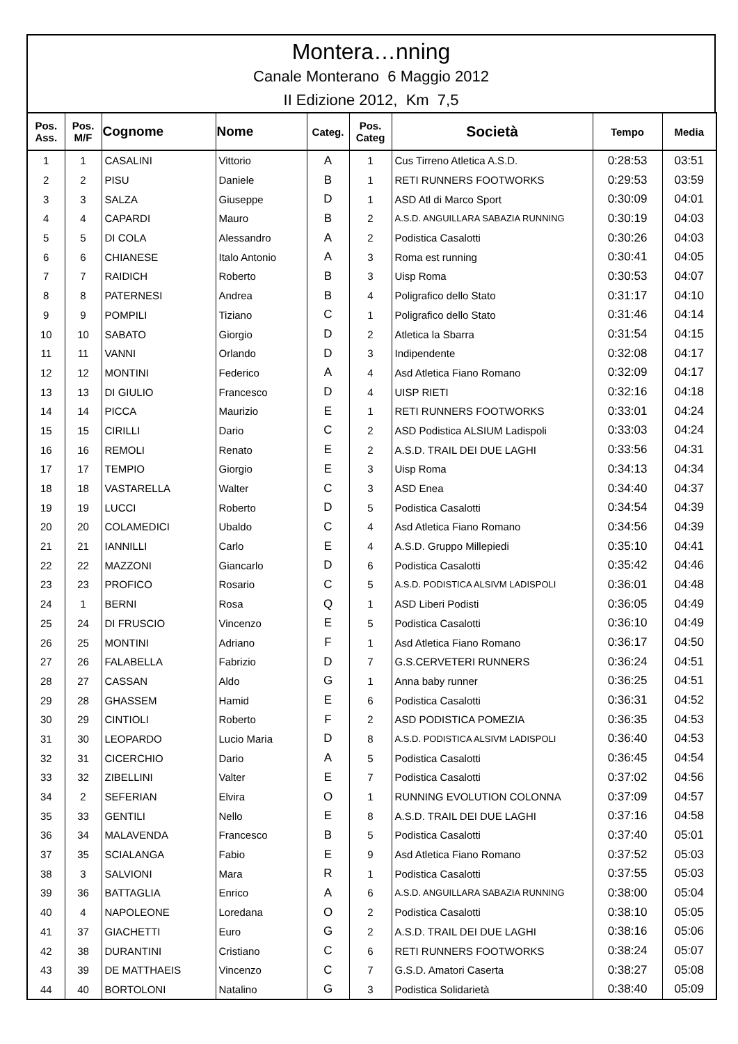Montera…nning
Canale Monterano 6 Maggio 2012
II Edizione 2012, Km 7,5
| Pos. Ass. | Pos. M/F | Cognome | Nome | Categ. | Pos. Categ | Società | Tempo | Media |
| --- | --- | --- | --- | --- | --- | --- | --- | --- |
| 1 | 1 | CASALINI | Vittorio | A | 1 | Cus Tirreno Atletica A.S.D. | 0:28:53 | 03:51 |
| 2 | 2 | PISU | Daniele | B | 1 | RETI RUNNERS FOOTWORKS | 0:29:53 | 03:59 |
| 3 | 3 | SALZA | Giuseppe | D | 1 | ASD Atl di Marco Sport | 0:30:09 | 04:01 |
| 4 | 4 | CAPARDI | Mauro | B | 2 | A.S.D. ANGUILLARA SABAZIA RUNNING | 0:30:19 | 04:03 |
| 5 | 5 | DI COLA | Alessandro | A | 2 | Podistica Casalotti | 0:30:26 | 04:03 |
| 6 | 6 | CHIANESE | Italo Antonio | A | 3 | Roma est running | 0:30:41 | 04:05 |
| 7 | 7 | RAIDICH | Roberto | B | 3 | Uisp Roma | 0:30:53 | 04:07 |
| 8 | 8 | PATERNESI | Andrea | B | 4 | Poligrafico dello Stato | 0:31:17 | 04:10 |
| 9 | 9 | POMPILI | Tiziano | C | 1 | Poligrafico dello Stato | 0:31:46 | 04:14 |
| 10 | 10 | SABATO | Giorgio | D | 2 | Atletica la Sbarra | 0:31:54 | 04:15 |
| 11 | 11 | VANNI | Orlando | D | 3 | Indipendente | 0:32:08 | 04:17 |
| 12 | 12 | MONTINI | Federico | A | 4 | Asd Atletica Fiano Romano | 0:32:09 | 04:17 |
| 13 | 13 | DI GIULIO | Francesco | D | 4 | UISP RIETI | 0:32:16 | 04:18 |
| 14 | 14 | PICCA | Maurizio | E | 1 | RETI RUNNERS FOOTWORKS | 0:33:01 | 04:24 |
| 15 | 15 | CIRILLI | Dario | C | 2 | ASD Podistica ALSIUM Ladispoli | 0:33:03 | 04:24 |
| 16 | 16 | REMOLI | Renato | E | 2 | A.S.D. TRAIL DEI DUE LAGHI | 0:33:56 | 04:31 |
| 17 | 17 | TEMPIO | Giorgio | E | 3 | Uisp Roma | 0:34:13 | 04:34 |
| 18 | 18 | VASTARELLA | Walter | C | 3 | ASD Enea | 0:34:40 | 04:37 |
| 19 | 19 | LUCCI | Roberto | D | 5 | Podistica Casalotti | 0:34:54 | 04:39 |
| 20 | 20 | COLAMEDICI | Ubaldo | C | 4 | Asd Atletica Fiano Romano | 0:34:56 | 04:39 |
| 21 | 21 | IANNILLI | Carlo | E | 4 | A.S.D. Gruppo Millepiedi | 0:35:10 | 04:41 |
| 22 | 22 | MAZZONI | Giancarlo | D | 6 | Podistica Casalotti | 0:35:42 | 04:46 |
| 23 | 23 | PROFICO | Rosario | C | 5 | A.S.D. PODISTICA ALSIVM LADISPOLI | 0:36:01 | 04:48 |
| 24 | 1 | BERNI | Rosa | Q | 1 | ASD Liberi Podisti | 0:36:05 | 04:49 |
| 25 | 24 | DI FRUSCIO | Vincenzo | E | 5 | Podistica Casalotti | 0:36:10 | 04:49 |
| 26 | 25 | MONTINI | Adriano | F | 1 | Asd Atletica Fiano Romano | 0:36:17 | 04:50 |
| 27 | 26 | FALABELLA | Fabrizio | D | 7 | G.S.CERVETERI RUNNERS | 0:36:24 | 04:51 |
| 28 | 27 | CASSAN | Aldo | G | 1 | Anna baby runner | 0:36:25 | 04:51 |
| 29 | 28 | GHASSEM | Hamid | E | 6 | Podistica Casalotti | 0:36:31 | 04:52 |
| 30 | 29 | CINTIOLI | Roberto | F | 2 | ASD PODISTICA POMEZIA | 0:36:35 | 04:53 |
| 31 | 30 | LEOPARDO | Lucio Maria | D | 8 | A.S.D. PODISTICA ALSIVM LADISPOLI | 0:36:40 | 04:53 |
| 32 | 31 | CICERCHIO | Dario | A | 5 | Podistica Casalotti | 0:36:45 | 04:54 |
| 33 | 32 | ZIBELLINI | Valter | E | 7 | Podistica Casalotti | 0:37:02 | 04:56 |
| 34 | 2 | SEFERIAN | Elvira | O | 1 | RUNNING EVOLUTION COLONNA | 0:37:09 | 04:57 |
| 35 | 33 | GENTILI | Nello | E | 8 | A.S.D. TRAIL DEI DUE LAGHI | 0:37:16 | 04:58 |
| 36 | 34 | MALAVENDA | Francesco | B | 5 | Podistica Casalotti | 0:37:40 | 05:01 |
| 37 | 35 | SCIALANGA | Fabio | E | 9 | Asd Atletica Fiano Romano | 0:37:52 | 05:03 |
| 38 | 3 | SALVIONI | Mara | R | 1 | Podistica Casalotti | 0:37:55 | 05:03 |
| 39 | 36 | BATTAGLIA | Enrico | A | 6 | A.S.D. ANGUILLARA SABAZIA RUNNING | 0:38:00 | 05:04 |
| 40 | 4 | NAPOLEONE | Loredana | O | 2 | Podistica Casalotti | 0:38:10 | 05:05 |
| 41 | 37 | GIACHETTI | Euro | G | 2 | A.S.D. TRAIL DEI DUE LAGHI | 0:38:16 | 05:06 |
| 42 | 38 | DURANTINI | Cristiano | C | 6 | RETI RUNNERS FOOTWORKS | 0:38:24 | 05:07 |
| 43 | 39 | DE MATTHAEIS | Vincenzo | C | 7 | G.S.D. Amatori Caserta | 0:38:27 | 05:08 |
| 44 | 40 | BORTOLONI | Natalino | G | 3 | Podistica Solidarietà | 0:38:40 | 05:09 |